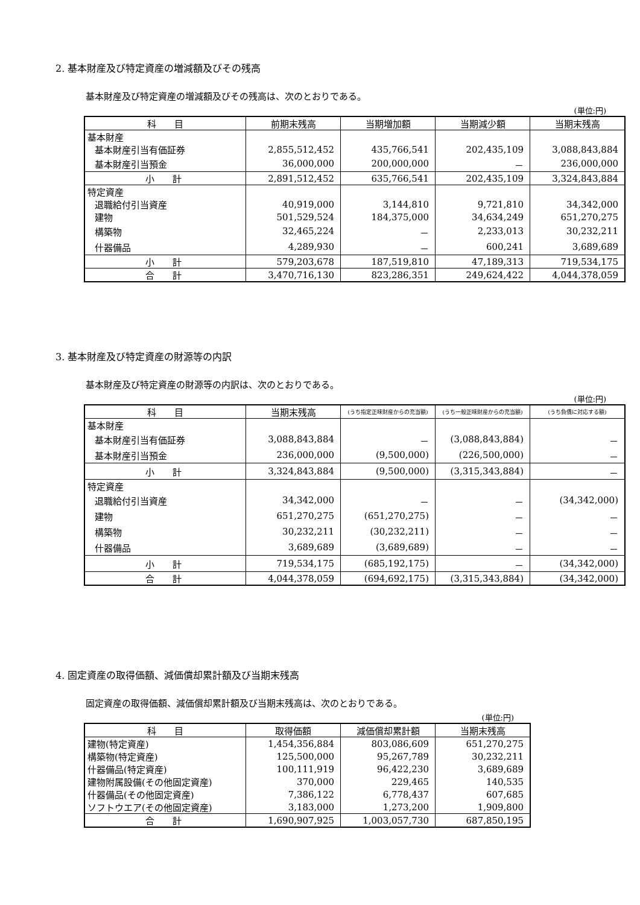2. 基本財産及び特定資産の増減額及びその残高
基本財産及び特定資産の増減額及びその残高は、次のとおりである。
(単位:円)
| 科 目 | 前期末残高 | 当期増加額 | 当期減少額 | 当期末残高 |
| --- | --- | --- | --- | --- |
| 基本財産 | | | | |
| 基本財産引当有価証券 | 2,855,512,452 | 435,766,541 | 202,435,109 | 3,088,843,884 |
| 基本財産引当預金 | 36,000,000 | 200,000,000 | － | 236,000,000 |
| 小 計 | 2,891,512,452 | 635,766,541 | 202,435,109 | 3,324,843,884 |
| 特定資産 | | | | |
| 退職給付引当資産 | 40,919,000 | 3,144,810 | 9,721,810 | 34,342,000 |
| 建物 | 501,529,524 | 184,375,000 | 34,634,249 | 651,270,275 |
| 構築物 | 32,465,224 | － | 2,233,013 | 30,232,211 |
| 什器備品 | 4,289,930 | － | 600,241 | 3,689,689 |
| 小 計 | 579,203,678 | 187,519,810 | 47,189,313 | 719,534,175 |
| 合 計 | 3,470,716,130 | 823,286,351 | 249,624,422 | 4,044,378,059 |
3. 基本財産及び特定資産の財源等の内訳
基本財産及び特定資産の財源等の内訳は、次のとおりである。
(単位:円)
| 科 目 | 当期末残高 | (うち指定正味財産からの充当額) | (うち一般正味財産からの充当額) | (うち負債に対応する額) |
| --- | --- | --- | --- | --- |
| 基本財産 | | | | |
| 基本財産引当有価証券 | 3,088,843,884 | － | (3,088,843,884) | － |
| 基本財産引当預金 | 236,000,000 | (9,500,000) | (226,500,000) | － |
| 小 計 | 3,324,843,884 | (9,500,000) | (3,315,343,884) | － |
| 特定資産 | | | | |
| 退職給付引当資産 | 34,342,000 | － | － | (34,342,000) |
| 建物 | 651,270,275 | (651,270,275) | － | － |
| 構築物 | 30,232,211 | (30,232,211) | － | － |
| 什器備品 | 3,689,689 | (3,689,689) | － | － |
| 小 計 | 719,534,175 | (685,192,175) | － | (34,342,000) |
| 合 計 | 4,044,378,059 | (694,692,175) | (3,315,343,884) | (34,342,000) |
4. 固定資産の取得価額、減価償却累計額及び当期末残高
固定資産の取得価額、減価償却累計額及び当期末残高は、次のとおりである。
(単位:円)
| 科 目 | 取得価額 | 減価償却累計額 | 当期末残高 |
| --- | --- | --- | --- |
| 建物(特定資産) | 1,454,356,884 | 803,086,609 | 651,270,275 |
| 構築物(特定資産) | 125,500,000 | 95,267,789 | 30,232,211 |
| 什器備品(特定資産) | 100,111,919 | 96,422,230 | 3,689,689 |
| 建物附属設備(その他固定資産) | 370,000 | 229,465 | 140,535 |
| 什器備品(その他固定資産) | 7,386,122 | 6,778,437 | 607,685 |
| ソフトウエア(その他固定資産) | 3,183,000 | 1,273,200 | 1,909,800 |
| 合 計 | 1,690,907,925 | 1,003,057,730 | 687,850,195 |